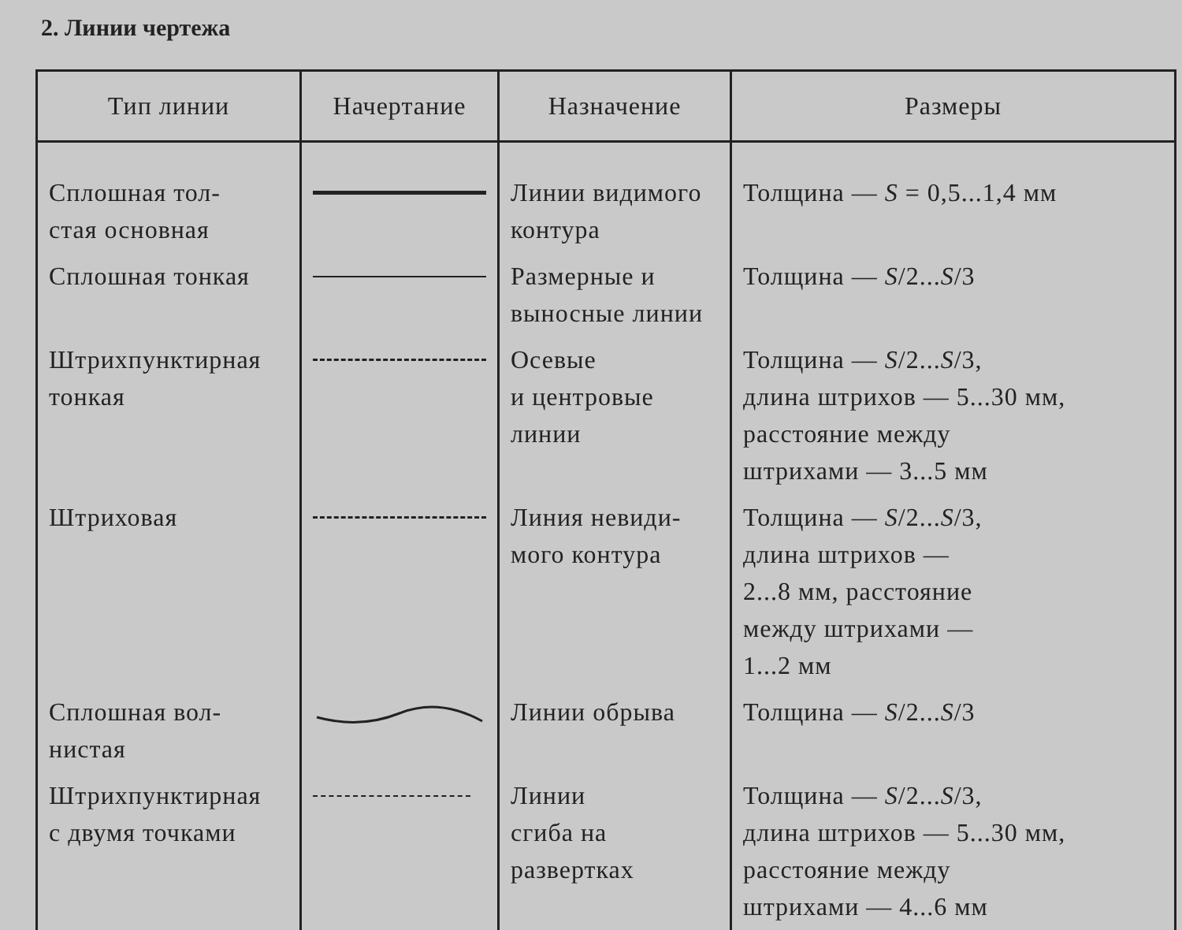2. Линии чертежа
| Тип линии | Начертание | Назначение | Размеры |
| --- | --- | --- | --- |
| Сплошная тол- стая основная | | Линии видимого контура | Толщина — S = 0,5...1,4 мм |
| Сплошная тонкая | | Размерные и выносные линии | Толщина — S /2... S /3 |
| Штрихпунктирная тонкая | | Осевые и центровые линии | Толщина — S /2... S /3, длина штрихов — 5...30 мм, расстояние между штрихами — 3...5 мм |
| Штриховая | | Линия невиди- мого контура | Толщина — S /2... S /3, длина штрихов — 2...8 мм, расстояние между штрихами — 1...2 мм |
| Сплошная вол- нистая | | Линии обрыва | Толщина — S /2... S /3 |
| Штрихпунктирная с двумя точками | | Линии сгиба на развертках | Толщина — S /2... S /3, длина штрихов — 5...30 мм, расстояние между штрихами — 4...6 мм |